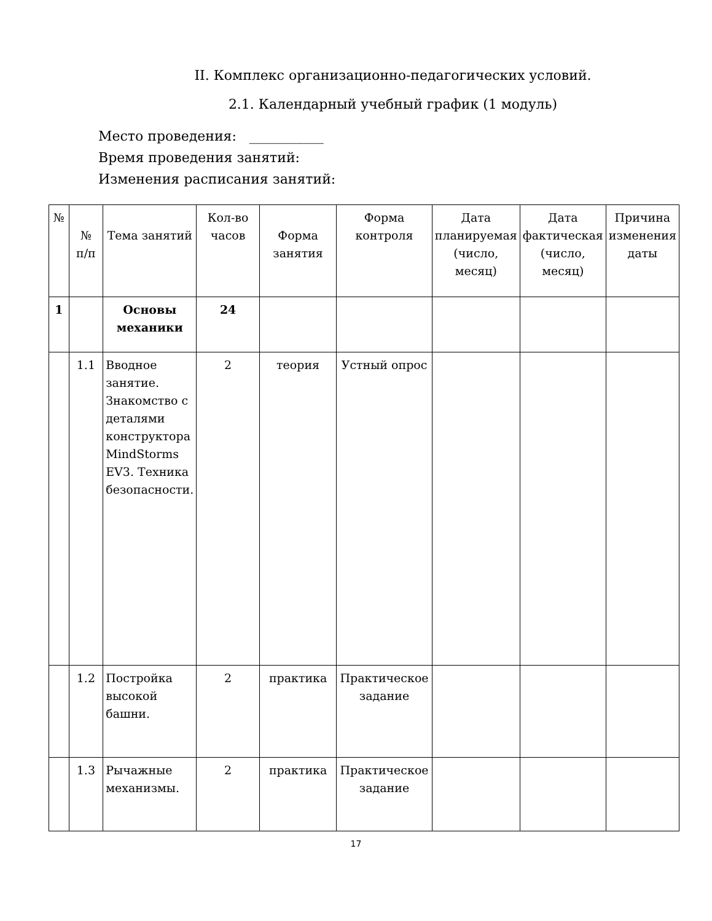II. Комплекс организационно-педагогических условий.
2.1. Календарный учебный график (1 модуль)
Место проведения: ___________
Время проведения занятий:
Изменения расписания занятий:
| № | № п/п | Тема занятий | Кол-во часов | Форма занятия | Форма контроля | Дата планируемая (число, месяц) | Дата фактическая (число, месяц) | Причина изменения даты |
| --- | --- | --- | --- | --- | --- | --- | --- | --- |
| 1 | | Основы механики | 24 | | | | | |
| | 1.1 | Вводное занятие. Знакомство с деталями конструктора MindStorms EV3. Техника безопасности. | 2 | теория | Устный опрос | | | |
| | 1.2 | Постройка высокой башни. | 2 | практика | Практическое задание | | | |
| | 1.3 | Рычажные механизмы. | 2 | практика | Практическое задание | | | |
17